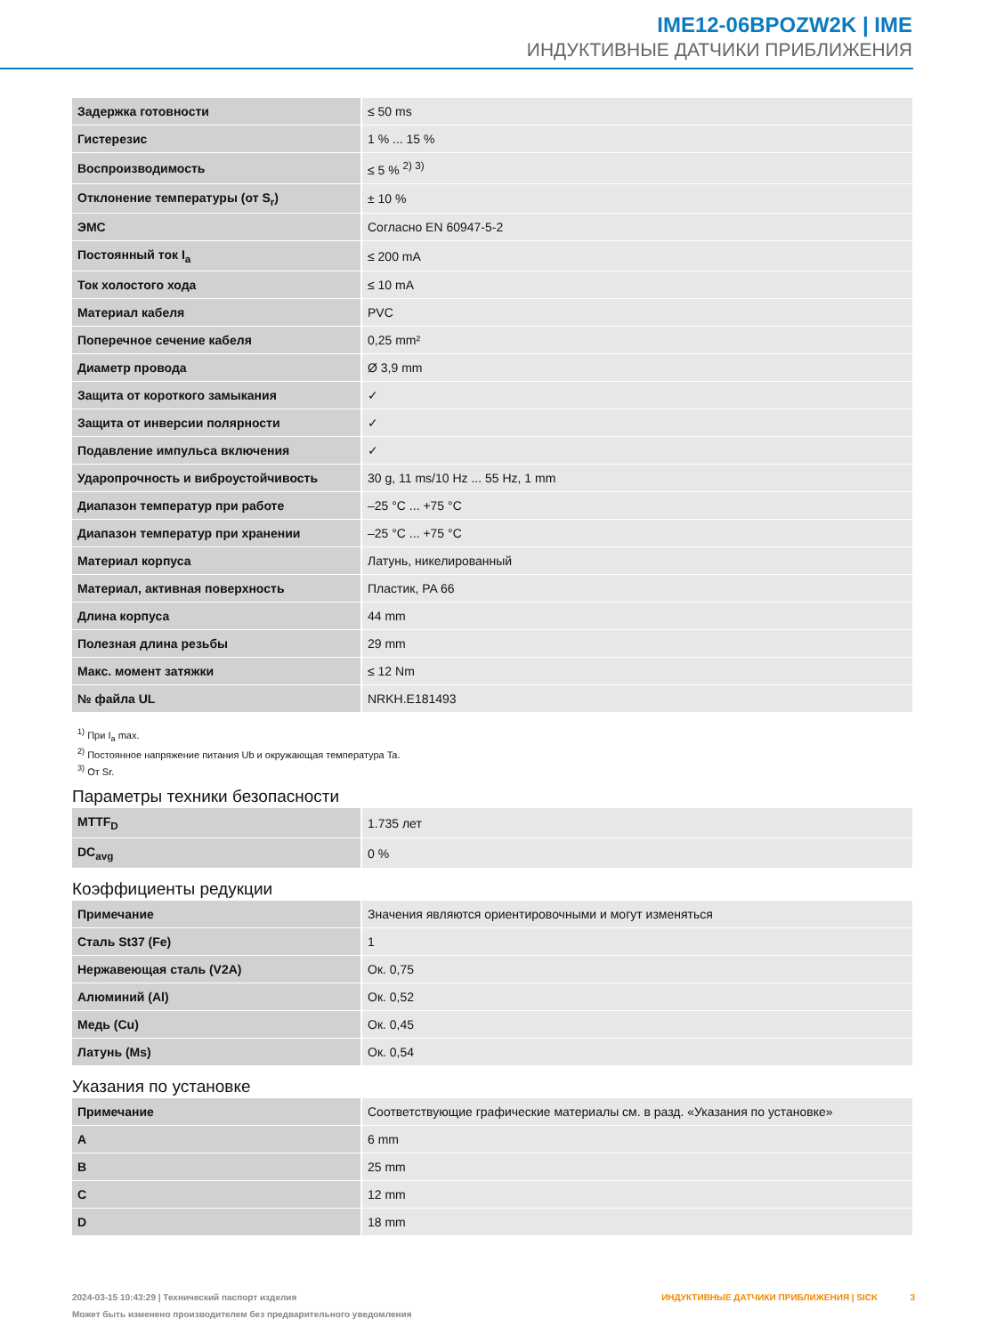IME12-06BPOZW2K | IME
ИНДУКТИВНЫЕ ДАТЧИКИ ПРИБЛИЖЕНИЯ
| Задержка готовности | ≤ 50 ms |
| Гистерезис | 1 % ... 15 % |
| Воспроизводимость | ≤ 5 % <sup>2) 3)</sup> |
| Отклонение температуры (от S<sub>r</sub>) | ± 10 % |
| ЭМС | Согласно EN 60947-5-2 |
| Постоянный ток I<sub>a</sub> | ≤ 200 mA |
| Ток холостого хода | ≤ 10 mA |
| Материал кабеля | PVC |
| Поперечное сечение кабеля | 0,25 mm² |
| Диаметр провода | Ø 3,9 mm |
| Защита от короткого замыкания | ✓ |
| Защита от инверсии полярности | ✓ |
| Подавление импульса включения | ✓ |
| Ударопрочность и виброустойчивость | 30 g, 11 ms/10 Hz ... 55 Hz, 1 mm |
| Диапазон температур при работе | –25 °C ... +75 °C |
| Диапазон температур при хранении | –25 °C ... +75 °C |
| Материал корпуса | Латунь, никелированный |
| Материал, активная поверхность | Пластик, PA 66 |
| Длина корпуса | 44 mm |
| Полезная длина резьбы | 29 mm |
| Макс. момент затяжки | ≤ 12 Nm |
| № файла UL | NRKH.E181493 |
<sup>1)</sup> При I<sub>a</sub> max.
<sup>2)</sup> Постоянное напряжение питания Ub и окружающая температура Ta.
<sup>3)</sup> От Sr.
Параметры техники безопасности
| MTTF<sub>D</sub> | 1.735 лет |
| DC<sub>avg</sub> | 0 % |
Коэффициенты редукции
| Примечание | Значения являются ориентировочными и могут изменяться |
| Сталь St37 (Fe) | 1 |
| Нержавеющая сталь (V2A) | Ок. 0,75 |
| Алюминий (Al) | Ок. 0,52 |
| Медь (Cu) | Ок. 0,45 |
| Латунь (Ms) | Ок. 0,54 |
Указания по установке
| Примечание | Соответствующие графические материалы см. в разд. «Указания по установке» |
| A | 6 mm |
| B | 25 mm |
| C | 12 mm |
| D | 18 mm |
2024-03-15 10:43:29 | Технический паспорт изделия
Может быть изменено производителем без предварительного уведомления
ИНДУКТИВНЫЕ ДАТЧИКИ ПРИБЛИЖЕНИЯ | SICK 3